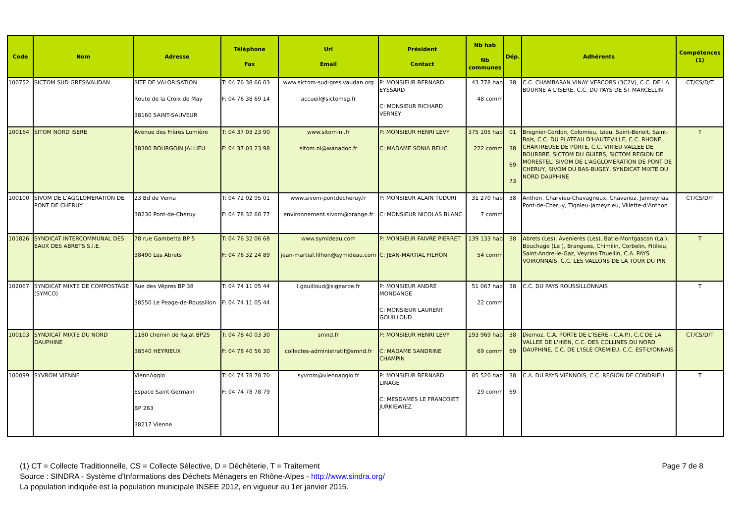| Code | Nom | Adresse | Téléphone Fax | Url Email | Président Contact | Nb hab Nb communes | Dép. | Adhérents | Compétences (1) |
| --- | --- | --- | --- | --- | --- | --- | --- | --- | --- |
| 100752 | SICTOM SUD GRESIVAUDAN | SITE DE VALORISATION Route de la Croix de May 38160 SAINT-SAUVEUR | T: 04 76 38 66 03 F: 04 76 38 69 14 | www.sictom-sud-gresivaudan.org accueil@sictomsg.fr | P: MONSIEUR BERNARD EYSSARD C: MONSIEUR RICHARD VERNEY | 43 778 hab 48 comm | 38 | C.C. CHAMBARAN VINAY VERCORS (3C2V), C.C. DE LA BOURNE A L'ISERE, C.C. DU PAYS DE ST MARCELLIN | CT/CS/D/T |
| 100164 | SITOM NORD ISERE | Avenue des Frères Lumière 38300 BOURGOIN JALLIEU | T: 04 37 03 23 90 F: 04 37 03 23 98 | www.sitom-ni.fr sitom.ni@wanadoo.fr | P: MONSIEUR HENRI LEVY C: MADAME SONIA BELIC | 375 105 hab 222 comm | 01 38 69 73 | Bregnier-Cordon, Colomieu, Izieu, Saint-Benoit, Saint-Bois, C.C. DU PLATEAU D'HAUTEVILLE, C.C. RHONE CHARTREUSE DE PORTE, C.C. VIRIEU VALLEE DE BOURBRE, SICTOM DU GUIERS, SICTOM REGION DE MORESTEL, SIVOM DE L'AGGLOMERATION DE PONT DE CHERUY, SIVOM DU BAS-BUGEY, SYNDICAT MIXTE DU NORD DAUPHINE | T |
| 100100 | SIVOM DE L'AGGLOMERATION DE PONT DE CHERUY | 23 Bd de Verna 38230 Pont-de-Cheruy | T: 04 72 02 95 01 F: 04 78 32 60 77 | www.sivom-pontdecheruy.fr environnement.sivom@orange.fr | P: MONSIEUR ALAIN TUDURI C: MONSIEUR NICOLAS BLANC | 31 270 hab 7 comm | 38 | Anthon, Charvieu-Chavagneux, Chavanoz, Janneyrias, Pont-de-Cheruy, Tignieu-Jameyzieu, Villette-d'Anthon | CT/CS/D/T |
| 101826 | SYNDICAT INTERCOMMUNAL DES EAUX DES ABRETS S.I.E. | 78 rue Gambetta BP 5 38490 Les Abrets | T: 04 76 32 06 68 F: 04 76 32 24 89 | www.symideau.com jean-martial.filhon@symideau.com | P: MONSIEUR FAIVRE PIERRET C: JEAN-MARTIAL FILHON | 139 133 hab 54 comm | 38 | Abrets (Les), Avenieres (Les), Batie-Montgascon (La ), Bouchage (Le ), Brangues, Chimilin, Corbelin, Fitilieu, Saint-Andre-le-Gaz, Veyrins-Thuellin, C.A. PAYS VOIRONNAIS, C.C. LES VALLONS DE LA TOUR DU PIN | T |
| 102067 | SYNDICAT MIXTE DE COMPOSTAGE (SYMCO) | Rue des Vêpres BP 38 38550 Le Peage-de-Roussillon | T: 04 74 11 05 44 F: 04 74 11 05 44 | l.gouilloud@sigearpe.fr | P: MONSIEUR ANDRÉ MONDANGE C: MONSIEUR LAURENT GOUILLOUD | 51 067 hab 22 comm | 38 | C.C. DU PAYS ROUSSILLONNAIS | T |
| 100103 | SYNDICAT MIXTE DU NORD DAUPHINE | 1180 chemin de Rajat BP25 38540 HEYRIEUX | T: 04 78 40 03 30 F: 04 78 40 56 30 | smnd.fr collectes-administratif@smnd.fr | P: MONSIEUR HENRI LEVY C: MADAME SANDRINE CHAMPIN | 193 969 hab 69 comm | 38 69 | Diemoz, C.A. PORTE DE L'ISERE - C.A.P.I, C.C DE LA VALLEE DE L'HIEN, C.C. DES COLLINES DU NORD DAUPHINE, C.C. DE L'ISLE CREMIEU, C.C. EST-LYONNAIS | CT/CS/D/T |
| 100099 | SYVROM VIENNE | ViennAgglo Espace Saint Germain BP 263 38217 Vienne | T: 04 74 78 78 70 F: 04 74 78 78 79 | syvrom@viennagglo.fr | P: MONSIEUR BERNARD LINAGE C: MESDAMES LE FRANCOIET JURKIEWIEZ | 85 520 hab 29 comm | 38 69 | C.A. DU PAYS VIENNOIS, C.C. REGION DE CONDRIEU | T |
Page 7 de 8 (1) CT = Collecte Traditionnelle, CS = Collecte Sélective, D = Déchèterie, T = Traitement
Source : SINDRA - Système d'Informations des Déchets Ménagers en Rhône-Alpes - http://www.sindra.org/
La population indiquée est la population municipale INSEE 2012, en vigueur au 1er janvier 2015.